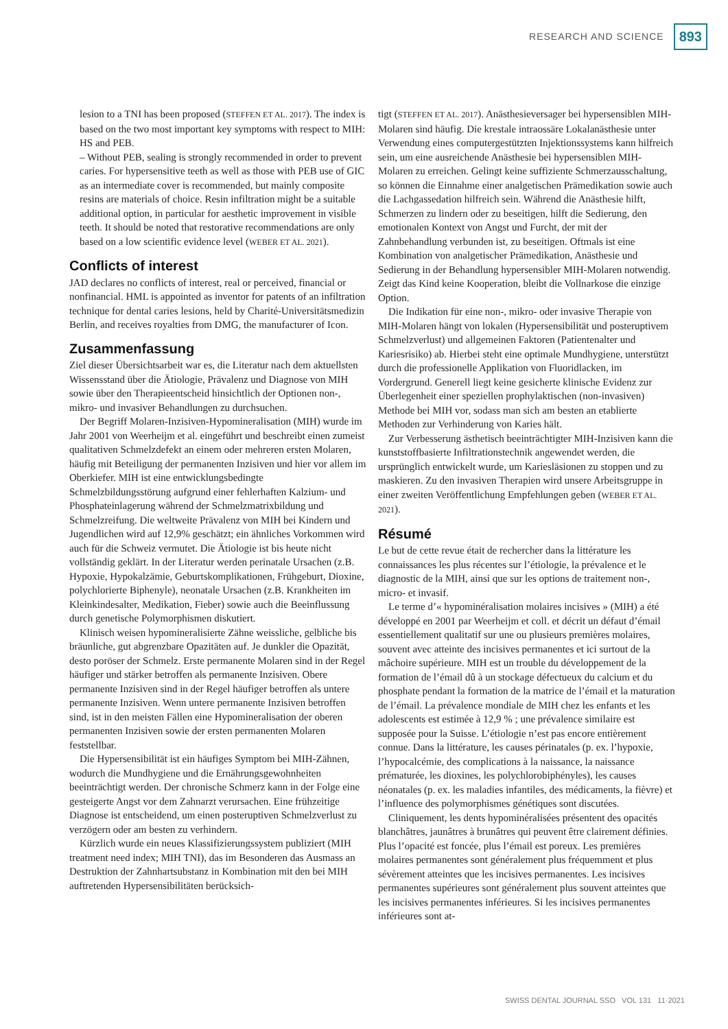RESEARCH AND SCIENCE 893
lesion to a TNI has been proposed (STEFFEN ET AL. 2017). The index is based on the two most important key symptoms with respect to MIH: HS and PEB.
– Without PEB, sealing is strongly recommended in order to prevent caries. For hypersensitive teeth as well as those with PEB use of GIC as an intermediate cover is recommended, but mainly composite resins are materials of choice. Resin infiltration might be a suitable additional option, in particular for aesthetic improvement in visible teeth. It should be noted that restorative recommendations are only based on a low scientific evidence level (WEBER ET AL. 2021).
Conflicts of interest
JAD declares no conflicts of interest, real or perceived, financial or nonfinancial. HML is appointed as inventor for patents of an infiltration technique for dental caries lesions, held by Charité-Universitätsmedizin Berlin, and receives royalties from DMG, the manufacturer of Icon.
Zusammenfassung
Ziel dieser Übersichtsarbeit war es, die Literatur nach dem aktuellsten Wissensstand über die Ätiologie, Prävalenz und Diagnose von MIH sowie über den Therapieentscheid hinsichtlich der Optionen non-, mikro- und invasiver Behandlungen zu durchsuchen.
Der Begriff Molaren-Inzisiven-Hypomineralisation (MIH) wurde im Jahr 2001 von Weerheijm et al. eingeführt und beschreibt einen zumeist qualitativen Schmelzdefekt an einem oder mehreren ersten Molaren, häufig mit Beteiligung der permanenten Inzisiven und hier vor allem im Oberkiefer. MIH ist eine entwicklungsbedingte Schmelzbildungsstörung aufgrund einer fehlerhaften Kalzium- und Phosphateinlagerung während der Schmelzmatrixbildung und Schmelzreifung. Die weltweite Prävalenz von MIH bei Kindern und Jugendlichen wird auf 12,9% geschätzt; ein ähnliches Vorkommen wird auch für die Schweiz vermutet. Die Ätiologie ist bis heute nicht vollständig geklärt. In der Literatur werden perinatale Ursachen (z.B. Hypoxie, Hypokalzämie, Geburtskomplikationen, Frühgeburt, Dioxine, polychlorierte Biphenyle), neonatale Ursachen (z.B. Krankheiten im Kleinkindesalter, Medikation, Fieber) sowie auch die Beeinflussung durch genetische Polymorphismen diskutiert.
Klinisch weisen hypomineralisierte Zähne weissliche, gelbliche bis bräunliche, gut abgrenzbare Opazitäten auf. Je dunkler die Opazität, desto poröser der Schmelz. Erste permanente Molaren sind in der Regel häufiger und stärker betroffen als permanente Inzisiven. Obere permanente Inzisiven sind in der Regel häufiger betroffen als untere permanente Inzisiven. Wenn untere permanente Inzisiven betroffen sind, ist in den meisten Fällen eine Hypomineralisation der oberen permanenten Inzisiven sowie der ersten permanenten Molaren feststellbar.
Die Hypersensibilität ist ein häufiges Symptom bei MIH-Zähnen, wodurch die Mundhygiene und die Ernährungsgewohnheiten beeinträchtigt werden. Der chronische Schmerz kann in der Folge eine gesteigerte Angst vor dem Zahnarzt verursachen. Eine frühzeitige Diagnose ist entscheidend, um einen posteruptiven Schmelzverlust zu verzögern oder am besten zu verhindern.
Kürzlich wurde ein neues Klassifizierungssystem publiziert (MIH treatment need index; MIH TNI), das im Besonderen das Ausmass an Destruktion der Zahnhartsubstanz in Kombination mit den bei MIH auftretenden Hypersensibilitäten berücksich-
tigt (STEFFEN ET AL. 2017). Anästhesieversager bei hypersensiblen MIH-Molaren sind häufig. Die krestale intraossäre Lokalanästhesie unter Verwendung eines computergestützten Injektionssystems kann hilfreich sein, um eine ausreichende Anästhesie bei hypersensiblen MIH-Molaren zu erreichen. Gelingt keine suffiziente Schmerzausschaltung, so können die Einnahme einer analgetischen Prämedikation sowie auch die Lachgassedation hilfreich sein. Während die Anästhesie hilft, Schmerzen zu lindern oder zu beseitigen, hilft die Sedierung, den emotionalen Kontext von Angst und Furcht, der mit der Zahnbehandlung verbunden ist, zu beseitigen. Oftmals ist eine Kombination von analgetischer Prämedikation, Anästhesie und Sedierung in der Behandlung hypersensibler MIH-Molaren notwendig. Zeigt das Kind keine Kooperation, bleibt die Vollnarkose die einzige Option.
Die Indikation für eine non-, mikro- oder invasive Therapie von MIH-Molaren hängt von lokalen (Hypersensibilität und posteruptivem Schmelzverlust) und allgemeinen Faktoren (Patientenalter und Kariesrisiko) ab. Hierbei steht eine optimale Mundhygiene, unterstützt durch die professionelle Applikation von Fluoridlacken, im Vordergrund. Generell liegt keine gesicherte klinische Evidenz zur Überlegenheit einer speziellen prophylaktischen (non-invasiven) Methode bei MIH vor, sodass man sich am besten an etablierte Methoden zur Verhinderung von Karies hält.
Zur Verbesserung ästhetisch beeinträchtigter MIH-Inzisiven kann die kunststoffbasierte Infiltrationstechnik angewendet werden, die ursprünglich entwickelt wurde, um Kariesläsionen zu stoppen und zu maskieren. Zu den invasiven Therapien wird unsere Arbeitsgruppe in einer zweiten Veröffentlichung Empfehlungen geben (WEBER ET AL. 2021).
Résumé
Le but de cette revue était de rechercher dans la littérature les connaissances les plus récentes sur l’étiologie, la prévalence et le diagnostic de la MIH, ainsi que sur les options de traitement non-, micro- et invasif.
Le terme d’« hypominéralisation molaires incisives » (MIH) a été développé en 2001 par Weerheijm et coll. et décrit un défaut d’émail essentiellement qualitatif sur une ou plusieurs premières molaires, souvent avec atteinte des incisives permanentes et ici surtout de la mâchoire supérieure. MIH est un trouble du développement de la formation de l’émail dû à un stockage défectueux du calcium et du phosphate pendant la formation de la matrice de l’émail et la maturation de l’émail. La prévalence mondiale de MIH chez les enfants et les adolescents est estimée à 12,9 % ; une prévalence similaire est supposée pour la Suisse. L’étiologie n’est pas encore entièrement connue. Dans la littérature, les causes périnatales (p. ex. l’hypoxie, l’hypocalcémie, des complications à la naissance, la naissance prématurée, les dioxines, les polychlorobiphényles), les causes néonatales (p. ex. les maladies infantiles, des médicaments, la fièvre) et l’influence des polymorphismes génétiques sont discutées.
Cliniquement, les dents hypominéralisées présentent des opacités blanchâtres, jaunâtres à brunâtres qui peuvent être clairement définies. Plus l’opacité est foncée, plus l’émail est poreux. Les premières molaires permanentes sont généralement plus fréquemment et plus sévèrement atteintes que les incisives permanentes. Les incisives permanentes supérieures sont généralement plus souvent atteintes que les incisives permanentes inférieures. Si les incisives permanentes inférieures sont at-
SWISS DENTAL JOURNAL SSO VOL 131 11·2021